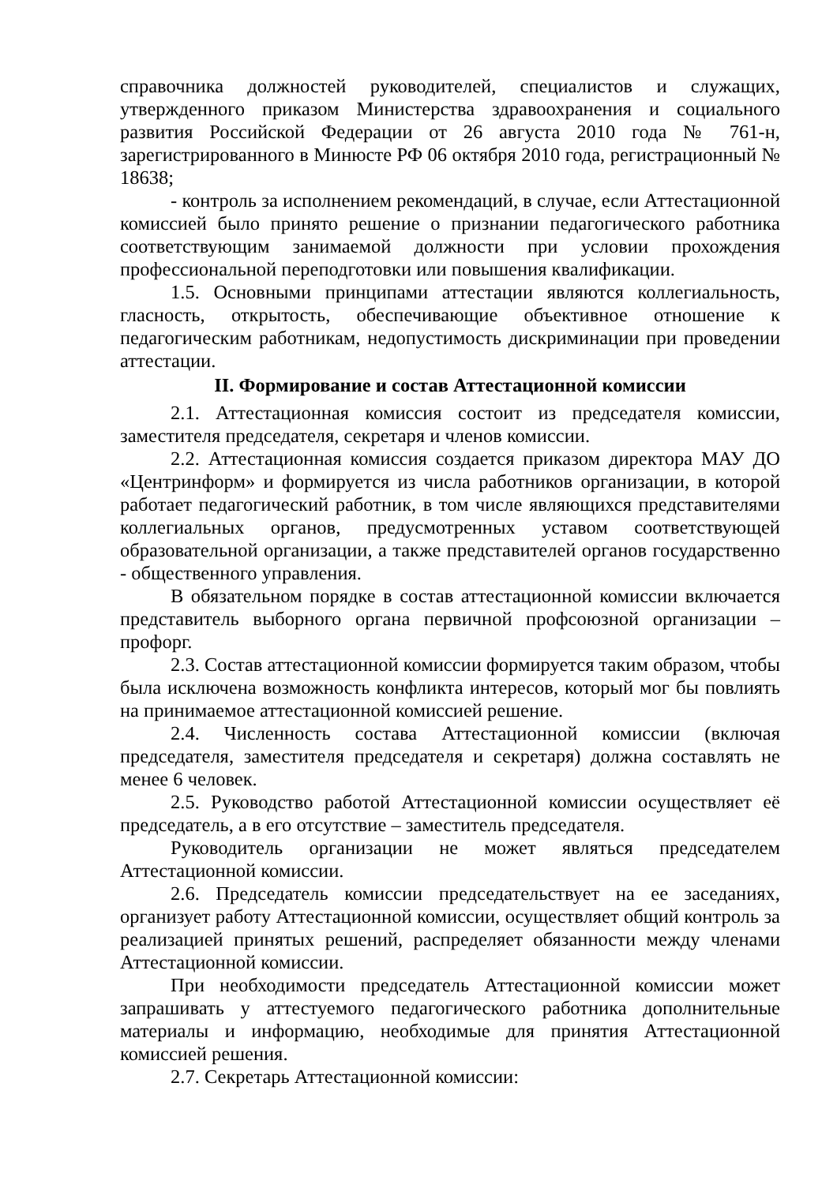справочника должностей руководителей, специалистов и служащих, утвержденного приказом Министерства здравоохранения и социального развития Российской Федерации от 26 августа 2010 года № 761-н, зарегистрированного в Минюсте РФ 06 октября 2010 года, регистрационный № 18638;
- контроль за исполнением рекомендаций, в случае, если Аттестационной комиссией было принято решение о признании педагогического работника соответствующим занимаемой должности при условии прохождения профессиональной переподготовки или повышения квалификации.
1.5. Основными принципами аттестации являются коллегиальность, гласность, открытость, обеспечивающие объективное отношение к педагогическим работникам, недопустимость дискриминации при проведении аттестации.
II. Формирование и состав Аттестационной комиссии
2.1. Аттестационная комиссия состоит из председателя комиссии, заместителя председателя, секретаря и членов комиссии.
2.2. Аттестационная комиссия создается приказом директора МАУ ДО «Центринформ» и формируется из числа работников организации, в которой работает педагогический работник, в том числе являющихся представителями коллегиальных органов, предусмотренных уставом соответствующей образовательной организации, а также представителей органов государственно - общественного управления.
В обязательном порядке в состав аттестационной комиссии включается представитель выборного органа первичной профсоюзной организации – профорг.
2.3. Состав аттестационной комиссии формируется таким образом, чтобы была исключена возможность конфликта интересов, который мог бы повлиять на принимаемое аттестационной комиссией решение.
2.4. Численность состава Аттестационной комиссии (включая председателя, заместителя председателя и секретаря) должна составлять не менее 6 человек.
2.5. Руководство работой Аттестационной комиссии осуществляет её председатель, а в его отсутствие – заместитель председателя.
Руководитель организации не может являться председателем Аттестационной комиссии.
2.6. Председатель комиссии председательствует на ее заседаниях, организует работу Аттестационной комиссии, осуществляет общий контроль за реализацией принятых решений, распределяет обязанности между членами Аттестационной комиссии.
При необходимости председатель Аттестационной комиссии может запрашивать у аттестуемого педагогического работника дополнительные материалы и информацию, необходимые для принятия Аттестационной комиссией решения.
2.7. Секретарь Аттестационной комиссии: